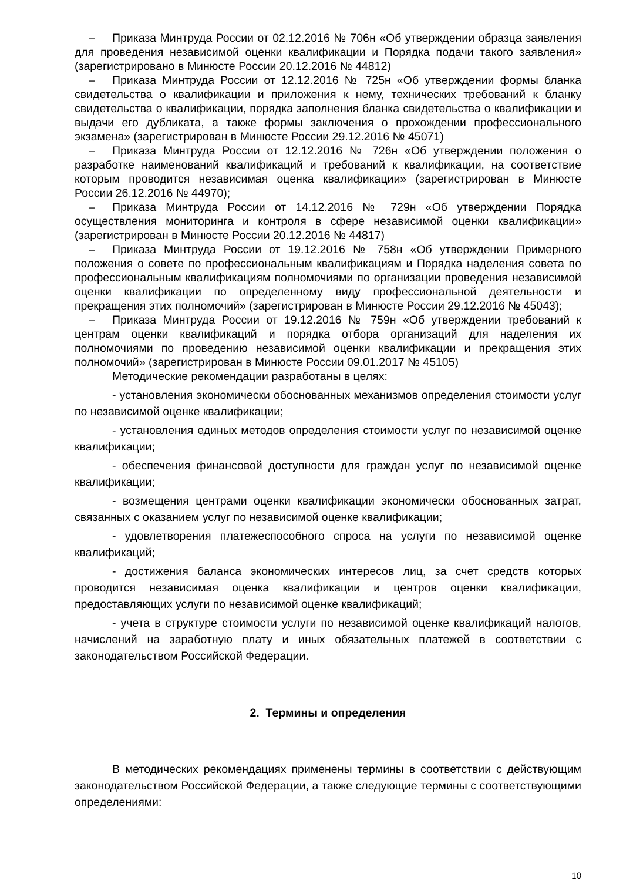– Приказа Минтруда России от 02.12.2016 № 706н «Об утверждении образца заявления для проведения независимой оценки квалификации и Порядка подачи такого заявления» (зарегистрировано в Минюсте России 20.12.2016 № 44812)
– Приказа Минтруда России от 12.12.2016 № 725н «Об утверждении формы бланка свидетельства о квалификации и приложения к нему, технических требований к бланку свидетельства о квалификации, порядка заполнения бланка свидетельства о квалификации и выдачи его дубликата, а также формы заключения о прохождении профессионального экзамена» (зарегистрирован в Минюсте России 29.12.2016 № 45071)
– Приказа Минтруда России от 12.12.2016 № 726н «Об утверждении положения о разработке наименований квалификаций и требований к квалификации, на соответствие которым проводится независимая оценка квалификации» (зарегистрирован в Минюсте России 26.12.2016 № 44970);
– Приказа Минтруда России от 14.12.2016 № 729н «Об утверждении Порядка осуществления мониторинга и контроля в сфере независимой оценки квалификации» (зарегистрирован в Минюсте России 20.12.2016 № 44817)
– Приказа Минтруда России от 19.12.2016 № 758н «Об утверждении Примерного положения о совете по профессиональным квалификациям и Порядка наделения совета по профессиональным квалификациям полномочиями по организации проведения независимой оценки квалификации по определенному виду профессиональной деятельности и прекращения этих полномочий» (зарегистрирован в Минюсте России 29.12.2016 № 45043);
– Приказа Минтруда России от 19.12.2016 № 759н «Об утверждении требований к центрам оценки квалификаций и порядка отбора организаций для наделения их полномочиями по проведению независимой оценки квалификации и прекращения этих полномочий» (зарегистрирован в Минюсте России 09.01.2017 № 45105)
Методические рекомендации разработаны в целях:
- установления экономически обоснованных механизмов определения стоимости услуг по независимой оценке квалификации;
- установления единых методов определения стоимости услуг по независимой оценке квалификации;
- обеспечения финансовой доступности для граждан услуг по независимой оценке квалификации;
- возмещения центрами оценки квалификации экономически обоснованных затрат, связанных с оказанием услуг по независимой оценке квалификации;
- удовлетворения платежеспособного спроса на услуги по независимой оценке квалификаций;
- достижения баланса экономических интересов лиц, за счет средств которых проводится независимая оценка квалификации и центров оценки квалификации, предоставляющих услуги по независимой оценке квалификаций;
- учета в структуре стоимости услуги по независимой оценке квалификаций налогов, начислений на заработную плату и иных обязательных платежей в соответствии с законодательством Российской Федерации.
2. Термины и определения
В методических рекомендациях применены термины в соответствии с действующим законодательством Российской Федерации, а также следующие термины с соответствующими определениями:
10